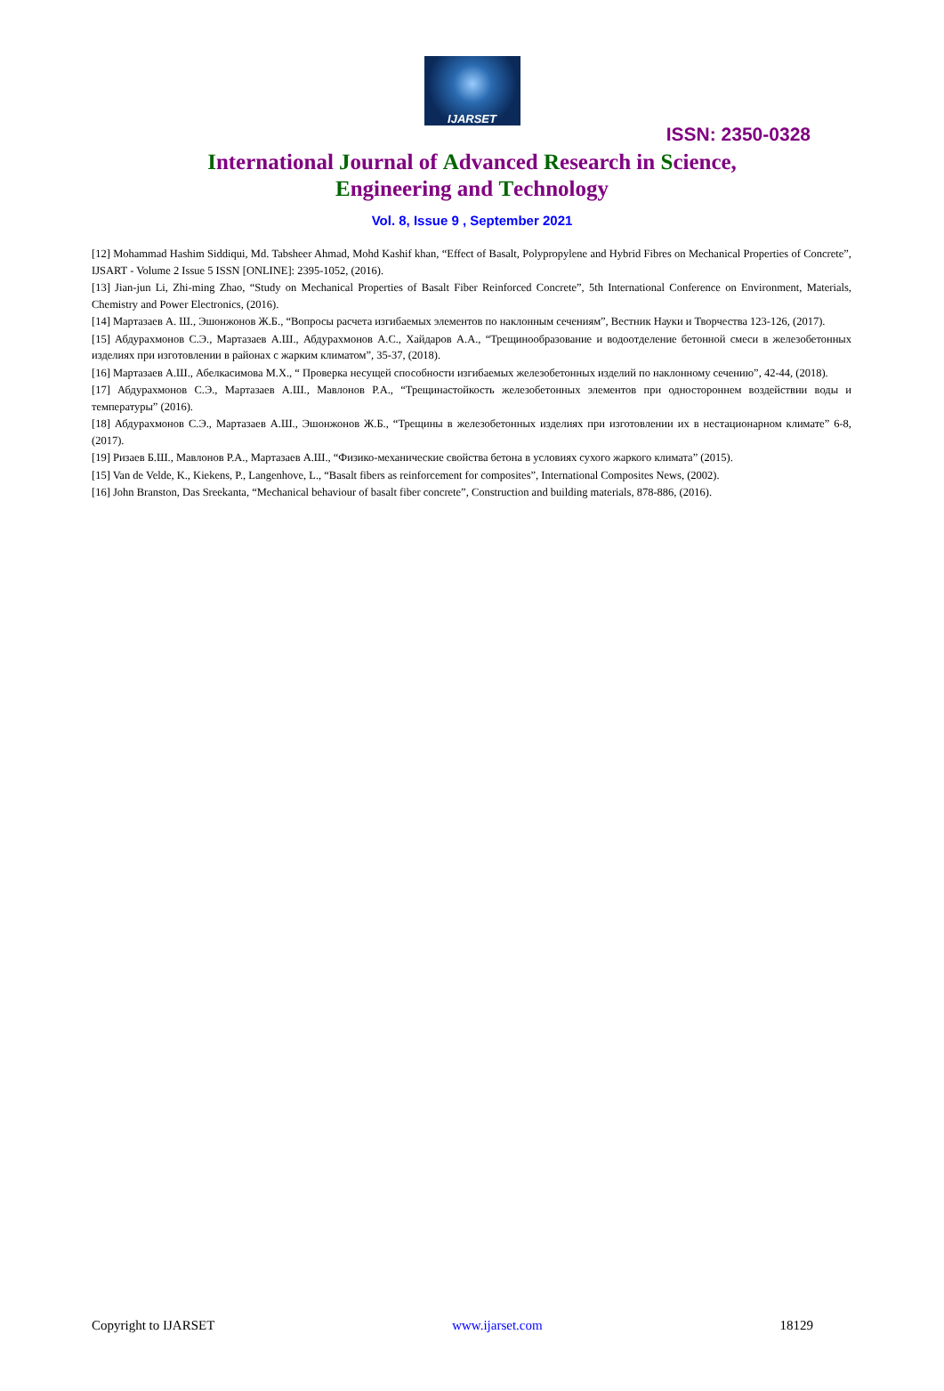IJARSET
ISSN: 2350-0328
International Journal of Advanced Research in Science,
Engineering and Technology
Vol. 8, Issue 9 , September 2021
[12] Mohammad Hashim Siddiqui, Md. Tabsheer Ahmad, Mohd Kashif khan, “Effect of Basalt, Polypropylene and Hybrid Fibres on Mechanical Properties of Concrete”, IJSART - Volume 2 Issue 5 ISSN [ONLINE]: 2395-1052, (2016).
[13] Jian-jun Li, Zhi-ming Zhao, “Study on Mechanical Properties of Basalt Fiber Reinforced Concrete”, 5th International Conference on Environment, Materials, Chemistry and Power Electronics, (2016).
[14] Мартазаев А. Ш., Эшонжонов Ж.Б., “Вопросы расчета изгибаемых элементов по наклонным сечениям”, Вестник Науки и Творчества 123-126, (2017).
[15] Абдурахмонов С.Э., Мартазаев А.Ш., Абдурахмонов А.С., Хайдаров А.А., “Трещинообразование и водоотделение бетонной смеси в железобетонных изделиях при изготовлении в районах с жарким климатом”, 35-37, (2018).
[16] Мартазаев А.Ш., Абелкасимова М.Х., “ Проверка несущей способности изгибаемых железобетонных изделий по наклонному сечению”, 42-44, (2018).
[17] Абдурахмонов С.Э., Мартазаев А.Ш., Мавлонов Р.А., “Трещинастойкость железобетонных элементов при одностороннем воздействии воды и температуры” (2016).
[18] Абдурахмонов С.Э., Мартазаев А.Ш., Эшонжонов Ж.Б., “Трещины в железобетонных изделиях при изготовлении их в нестационарном климате” 6-8, (2017).
[19] Ризаев Б.Ш., Мавлонов Р.А., Мартазаев А.Ш., “Физико-механические свойства бетона в условиях сухого жаркого климата” (2015).
[15] Van de Velde, K., Kiekens, P., Langenhove, L., “Basalt fibers as reinforcement for composites”, International Composites News, (2002).
[16] John Branston, Das Sreekanta, “Mechanical behaviour of basalt fiber concrete”, Construction and building materials, 878-886, (2016).
Copyright to IJARSET www.ijarset.com 18129